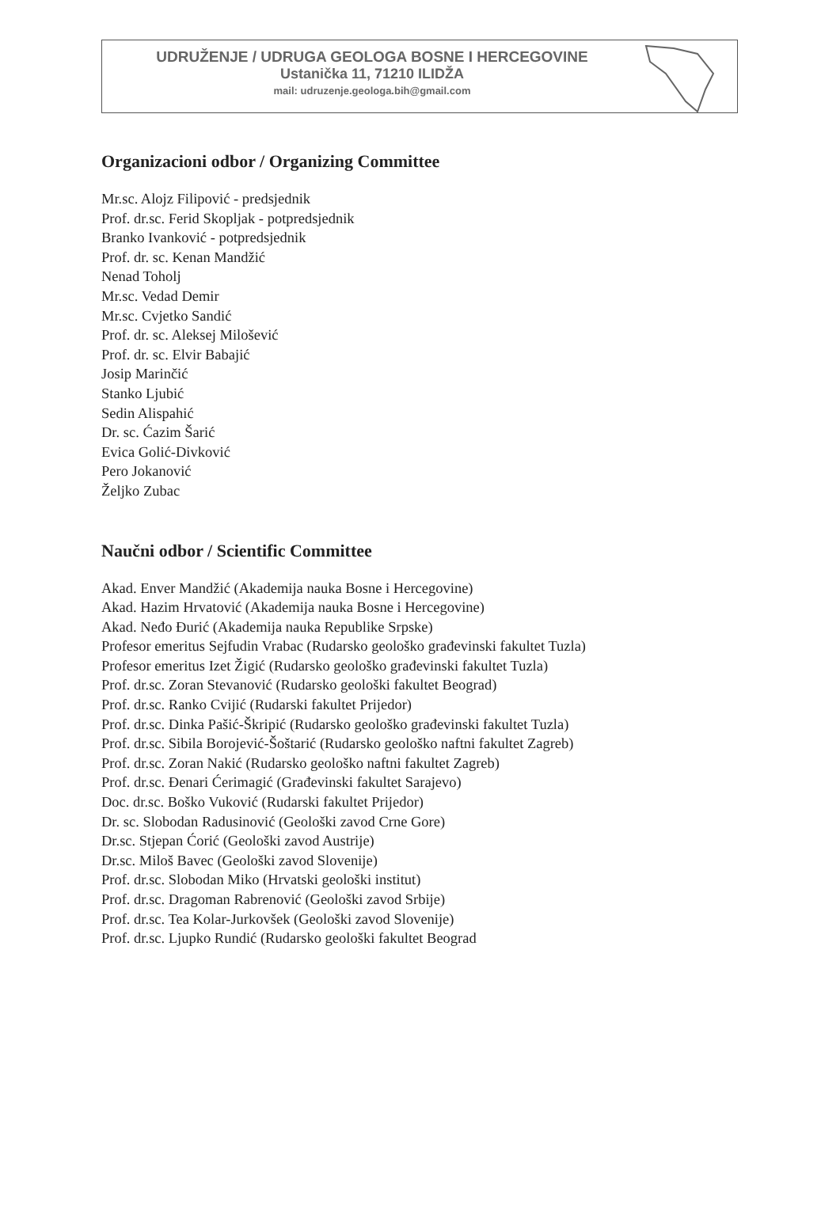UDRUŽENJE / UDRUGA GEOLOGA BOSNE I HERCEGOVINE
Ustanička 11, 71210 ILIDŽA
mail: udruzenje.geologa.bih@gmail.com
Organizacioni odbor / Organizing Committee
Mr.sc. Alojz Filipović - predsjednik
Prof. dr.sc. Ferid Skopljak - potpredsjednik
Branko Ivanković - potpredsjednik
Prof. dr. sc. Kenan Mandžić
Nenad Toholj
Mr.sc. Vedad Demir
Mr.sc. Cvjetko Sandić
Prof. dr. sc. Aleksej Milošević
Prof. dr. sc. Elvir Babajić
Josip Marinčić
Stanko Ljubić
Sedin Alispahić
Dr. sc. Ćazim Šarić
Evica Golić-Divković
Pero Jokanović
Željko Zubac
Naučni odbor / Scientific Committee
Akad. Enver Mandžić (Akademija nauka Bosne i Hercegovine)
Akad. Hazim Hrvatović (Akademija nauka Bosne i Hercegovine)
Akad. Neđo Đurić (Akademija nauka Republike Srpske)
Profesor emeritus Sejfudin Vrabac (Rudarsko geološko građevinski fakultet Tuzla)
Profesor emeritus Izet Žigić (Rudarsko geološko građevinski fakultet Tuzla)
Prof. dr.sc. Zoran Stevanović (Rudarsko geološki fakultet Beograd)
Prof. dr.sc. Ranko Cvijić (Rudarski fakultet Prijedor)
Prof. dr.sc. Dinka Pašić-Škripić (Rudarsko geološko građevinski fakultet Tuzla)
Prof. dr.sc. Sibila Borojević-Šoštarić (Rudarsko geološko naftni fakultet Zagreb)
Prof. dr.sc. Zoran Nakić (Rudarsko geološko naftni fakultet Zagreb)
Prof. dr.sc. Đenari Ćerimagić (Građevinski fakultet Sarajevo)
Doc. dr.sc. Boško Vuković (Rudarski fakultet Prijedor)
Dr. sc. Slobodan Radusinović (Geološki zavod Crne Gore)
Dr.sc. Stjepan Ćorić (Geološki zavod Austrije)
Dr.sc. Miloš Bavec (Geološki zavod Slovenije)
Prof. dr.sc. Slobodan Miko (Hrvatski geološki institut)
Prof. dr.sc. Dragoman Rabrenović (Geološki zavod Srbije)
Prof. dr.sc. Tea Kolar-Jurkovšek (Geološki zavod Slovenije)
Prof. dr.sc. Ljupko Rundić (Rudarsko geološki fakultet Beograd